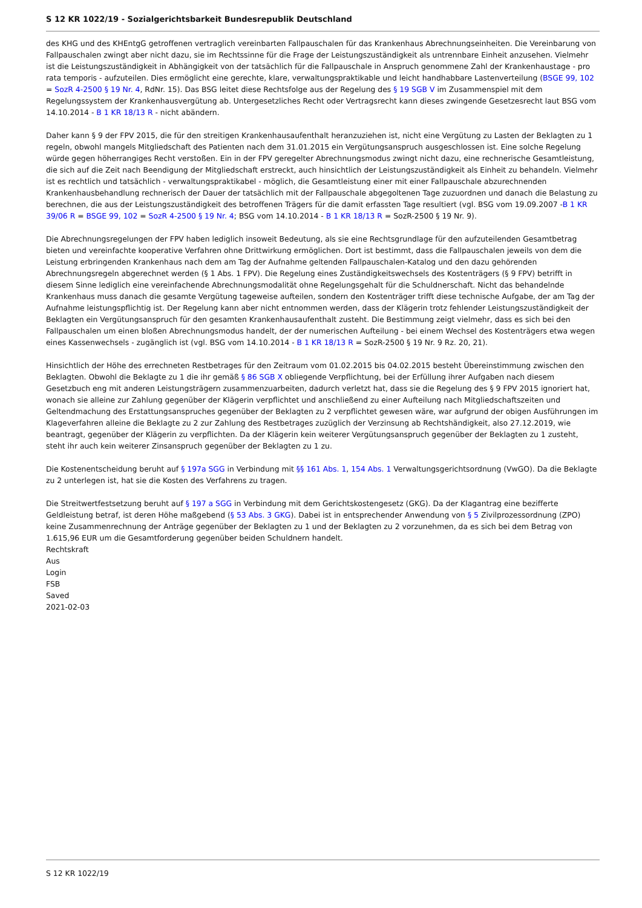S 12 KR 1022/19 - Sozialgerichtsbarkeit Bundesrepublik Deutschland
des KHG und des KHEntgG getroffenen vertraglich vereinbarten Fallpauschalen für das Krankenhaus Abrechnungseinheiten. Die Vereinbarung von Fallpauschalen zwingt aber nicht dazu, sie im Rechtssinne für die Frage der Leistungszuständigkeit als untrennbare Einheit anzusehen. Vielmehr ist die Leistungszuständigkeit in Abhängigkeit von der tatsächlich für die Fallpauschale in Anspruch genommene Zahl der Krankenhaustage - pro rata temporis - aufzuteilen. Dies ermöglicht eine gerechte, klare, verwaltungspraktikable und leicht handhabbare Lastenverteilung (BSGE 99, 102 = SozR 4-2500 § 19 Nr. 4, RdNr. 15). Das BSG leitet diese Rechtsfolge aus der Regelung des § 19 SGB V im Zusammenspiel mit dem Regelungssystem der Krankenhausvergütung ab. Untergesetzliches Recht oder Vertragsrecht kann dieses zwingende Gesetzesrecht laut BSG vom 14.10.2014 - B 1 KR 18/13 R - nicht abändern.
Daher kann § 9 der FPV 2015, die für den streitigen Krankenhausaufenthalt heranzuziehen ist, nicht eine Vergütung zu Lasten der Beklagten zu 1 regeln, obwohl mangels Mitgliedschaft des Patienten nach dem 31.01.2015 ein Vergütungsanspruch ausgeschlossen ist. Eine solche Regelung würde gegen höherrangiges Recht verstoßen. Ein in der FPV geregelter Abrechnungsmodus zwingt nicht dazu, eine rechnerische Gesamtleistung, die sich auf die Zeit nach Beendigung der Mitgliedschaft erstreckt, auch hinsichtlich der Leistungszuständigkeit als Einheit zu behandeln. Vielmehr ist es rechtlich und tatsächlich - verwaltungspraktikabel - möglich, die Gesamtleistung einer mit einer Fallpauschale abzurechnenden Krankenhausbehandlung rechnerisch der Dauer der tatsächlich mit der Fallpauschale abgegoltenen Tage zuzuordnen und danach die Belastung zu berechnen, die aus der Leistungszuständigkeit des betroffenen Trägers für die damit erfassten Tage resultiert (vgl. BSG vom 19.09.2007 -B 1 KR 39/06 R = BSGE 99, 102 = SozR 4-2500 § 19 Nr. 4; BSG vom 14.10.2014 - B 1 KR 18/13 R = SozR-2500 § 19 Nr. 9).
Die Abrechnungsregelungen der FPV haben lediglich insoweit Bedeutung, als sie eine Rechtsgrundlage für den aufzuteilenden Gesamtbetrag bieten und vereinfachte kooperative Verfahren ohne Drittwirkung ermöglichen. Dort ist bestimmt, dass die Fallpauschalen jeweils von dem die Leistung erbringenden Krankenhaus nach dem am Tag der Aufnahme geltenden Fallpauschalen-Katalog und den dazu gehörenden Abrechnungsregeln abgerechnet werden (§ 1 Abs. 1 FPV). Die Regelung eines Zuständigkeitswechsels des Kostenträgers (§ 9 FPV) betrifft in diesem Sinne lediglich eine vereinfachende Abrechnungsmodalität ohne Regelungsgehalt für die Schuldnerschaft. Nicht das behandelnde Krankenhaus muss danach die gesamte Vergütung tageweise aufteilen, sondern den Kostenträger trifft diese technische Aufgabe, der am Tag der Aufnahme leistungspflichtig ist. Der Regelung kann aber nicht entnommen werden, dass der Klägerin trotz fehlender Leistungszuständigkeit der Beklagten ein Vergütungsanspruch für den gesamten Krankenhausaufenthalt zusteht. Die Bestimmung zeigt vielmehr, dass es sich bei den Fallpauschalen um einen bloßen Abrechnungsmodus handelt, der der numerischen Aufteilung - bei einem Wechsel des Kostenträgers etwa wegen eines Kassenwechsels - zugänglich ist (vgl. BSG vom 14.10.2014 - B 1 KR 18/13 R = SozR-2500 § 19 Nr. 9 Rz. 20, 21).
Hinsichtlich der Höhe des errechneten Restbetrages für den Zeitraum vom 01.02.2015 bis 04.02.2015 besteht Übereinstimmung zwischen den Beklagten. Obwohl die Beklagte zu 1 die ihr gemäß § 86 SGB X obliegende Verpflichtung, bei der Erfüllung ihrer Aufgaben nach diesem Gesetzbuch eng mit anderen Leistungsträgern zusammenzuarbeiten, dadurch verletzt hat, dass sie die Regelung des § 9 FPV 2015 ignoriert hat, wonach sie alleine zur Zahlung gegenüber der Klägerin verpflichtet und anschließend zu einer Aufteilung nach Mitgliedschaftszeiten und Geltendmachung des Erstattungsanspruches gegenüber der Beklagten zu 2 verpflichtet gewesen wäre, war aufgrund der obigen Ausführungen im Klageverfahren alleine die Beklagte zu 2 zur Zahlung des Restbetrages zuzüglich der Verzinsung ab Rechtshändigkeit, also 27.12.2019, wie beantragt, gegenüber der Klägerin zu verpflichten. Da der Klägerin kein weiterer Vergütungsanspruch gegenüber der Beklagten zu 1 zusteht, steht ihr auch kein weiterer Zinsanspruch gegenüber der Beklagten zu 1 zu.
Die Kostenentscheidung beruht auf § 197a SGG in Verbindung mit §§ 161 Abs. 1, 154 Abs. 1 Verwaltungsgerichtsordnung (VwGO). Da die Beklagte zu 2 unterlegen ist, hat sie die Kosten des Verfahrens zu tragen.
Die Streitwertfestsetzung beruht auf § 197 a SGG in Verbindung mit dem Gerichtskostengesetz (GKG). Da der Klagantrag eine bezifferte Geldleistung betraf, ist deren Höhe maßgebend (§ 53 Abs. 3 GKG). Dabei ist in entsprechender Anwendung von § 5 Zivilprozessordnung (ZPO) keine Zusammenrechnung der Anträge gegenüber der Beklagten zu 1 und der Beklagten zu 2 vorzunehmen, da es sich bei dem Betrag von 1.615,96 EUR um die Gesamtforderung gegenüber beiden Schuldnern handelt.
Rechtskraft
Aus
Login
FSB
Saved
2021-02-03
S 12 KR 1022/19